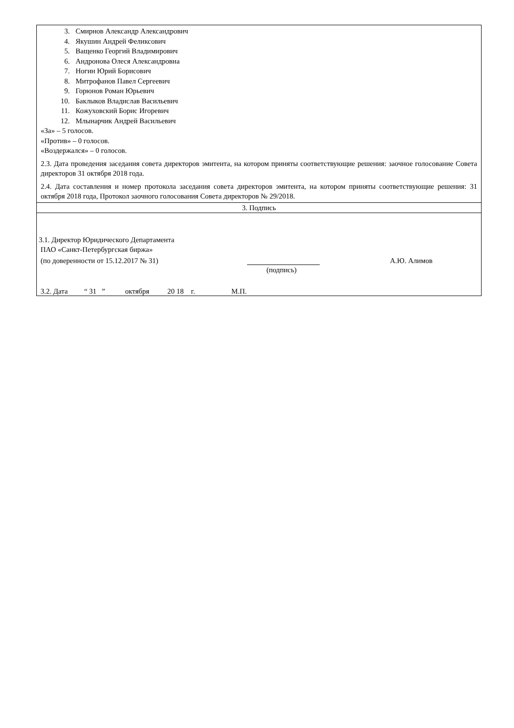3. Смирнов Александр Александрович
4. Якушин Андрей Феликсович
5. Ващенко Георгий Владимирович
6. Андронова Олеся Александровна
7. Ногин Юрий Борисович
8. Митрофанов Павел Сергеевич
9. Горюнов Роман Юрьевич
10. Баклыков Владислав Васильевич
11. Кожуховский Борис Игоревич
12. Млынарчик Андрей Васильевич
«За» – 5 голосов.
«Против» – 0 голосов.
«Воздержался» – 0 голосов.
2.3. Дата проведения заседания совета директоров эмитента, на котором приняты соответствующие решения: заочное голосование Совета директоров 31 октября 2018 года.
2.4. Дата составления и номер протокола заседания совета директоров эмитента, на котором приняты соответствующие решения: 31 октября 2018 года, Протокол заочного голосования Совета директоров № 29/2018.
3. Подпись
3.1. Директор Юридического Департамента
ПАО «Санкт-Петербургская биржа»
(по доверенности от 15.12.2017 № 31) А.Ю. Алимов
(подпись)
3.2. Дата “ 31 ” октября 20 18 г. М.П.